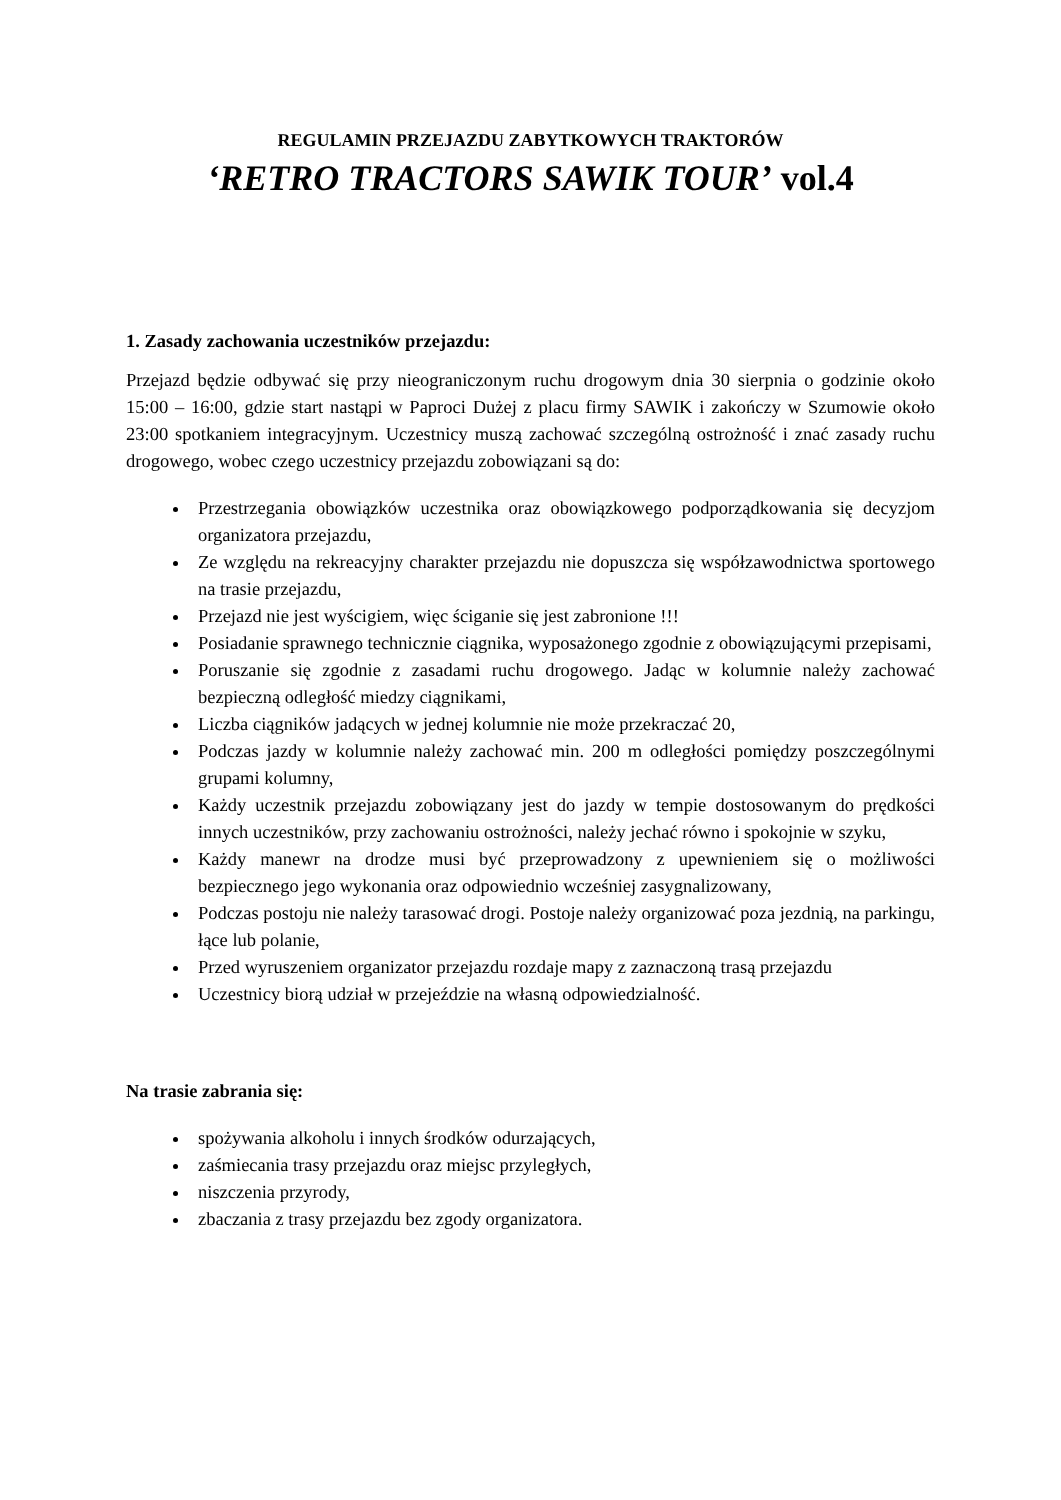REGULAMIN PRZEJAZDU ZABYTKOWYCH TRAKTORÓW
‘RETRO TRACTORS SAWIK TOUR’ vol.4
1. Zasady zachowania uczestników przejazdu:
Przejazd będzie odbywać się przy nieograniczonym ruchu drogowym dnia 30 sierpnia o godzinie około 15:00 – 16:00, gdzie start nastąpi w Paproci Dużej z placu firmy SAWIK i zakończy w Szumowie około 23:00 spotkaniem integracyjnym. Uczestnicy muszą zachować szczególną ostrożność i znać zasady ruchu drogowego, wobec czego uczestnicy przejazdu zobowiązani są do:
Przestrzegania obowiązków uczestnika oraz obowiązkowego podporządkowania się decyzjom organizatora przejazdu,
Ze względu na rekreacyjny charakter przejazdu nie dopuszcza się współzawodnictwa sportowego na trasie przejazdu,
Przejazd nie jest wyścigiem, więc ściganie się jest zabronione !!!
Posiadanie sprawnego technicznie ciągnika, wyposażonego zgodnie z obowiązującymi przepisami,
Poruszanie się zgodnie z zasadami ruchu drogowego. Jadąc w kolumnie należy zachować bezpieczną odległość miedzy ciągnikami,
Liczba ciągników jadących w jednej kolumnie nie może przekraczać 20,
Podczas jazdy w kolumnie należy zachować min. 200 m odległości pomiędzy poszczególnymi grupami kolumny,
Każdy uczestnik przejazdu zobowiązany jest do jazdy w tempie dostosowanym do prędkości innych uczestników, przy zachowaniu ostrożności, należy jechać równo i spokojnie w szyku,
Każdy manewr na drodze musi być przeprowadzony z upewnieniem się o możliwości bezpiecznego jego wykonania oraz odpowiednio wcześniej zasygnalizowany,
Podczas postoju nie należy tarasować drogi. Postoje należy organizować poza jezdnią, na parkingu, łące lub polanie,
Przed wyruszeniem organizator przejazdu rozdaje mapy z zaznaczoną trasą przejazdu
Uczestnicy biorą udział w przejeździe na własną odpowiedzialność.
Na trasie zabrania się:
spożywania alkoholu i innych środków odurzających,
zaśmiecania trasy przejazdu oraz miejsc przyległych,
niszczenia przyrody,
zbaczania z trasy przejazdu bez zgody organizatora.